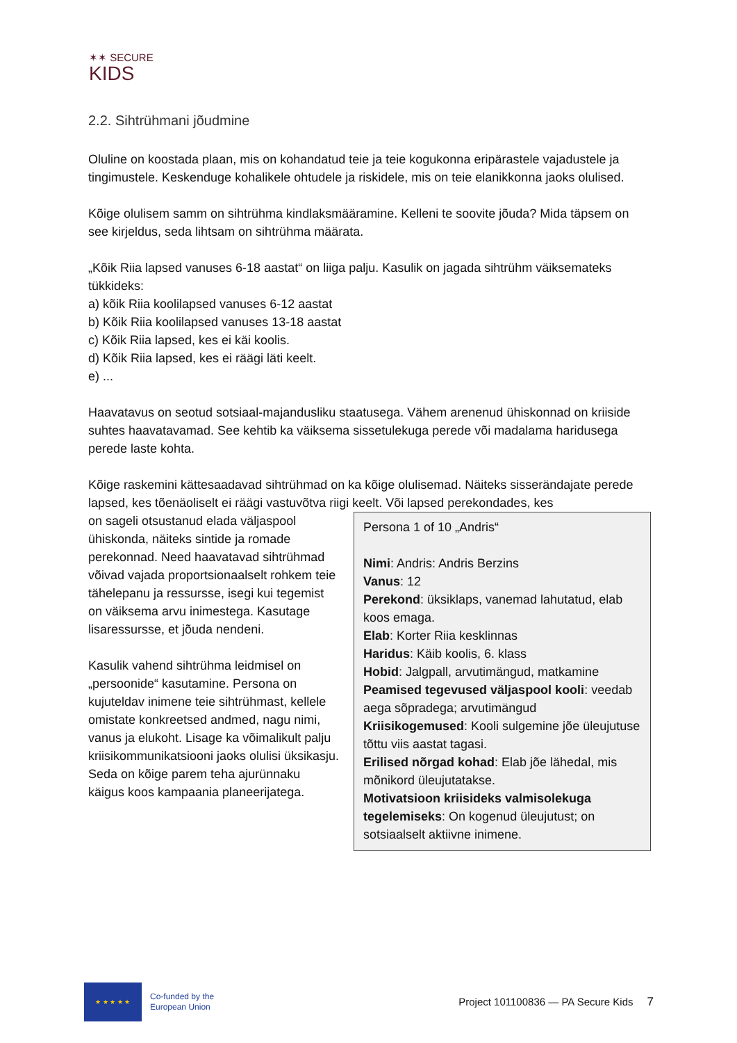✶✶ SECURE
KIDS
2.2. Sihtrühmani jõudmine
Oluline on koostada plaan, mis on kohandatud teie ja teie kogukonna eripärastele vajadustele ja tingimustele. Keskenduge kohalikele ohtudele ja riskidele, mis on teie elanikkonna jaoks olulised.
Kõige olulisem samm on sihtrühma kindlaksmääramine. Kelleni te soovite jõuda? Mida täpsem on see kirjeldus, seda lihtsam on sihtrühma määrata.
„Kõik Riia lapsed vanuses 6-18 aastat“ on liiga palju. Kasulik on jagada sihtrühm väiksemateks tükkideks:
a) kõik Riia koolilapsed vanuses 6-12 aastat
b) Kõik Riia koolilapsed vanuses 13-18 aastat
c) Kõik Riia lapsed, kes ei käi koolis.
d) Kõik Riia lapsed, kes ei räägi läti keelt.
e) ...
Haavatavus on seotud sotsiaal-majandusliku staatusega. Vähem arenenud ühiskonnad on kriiside suhtes haavatavamad. See kehtib ka väiksema sissetulekuga perede või madalama haridusega perede laste kohta.
Kõige raskemini kättesaadavad sihtrühmad on ka kõige olulisemad. Näiteks sisserändajate perede lapsed, kes tõenäoliselt ei räägi vastuvõtva riigi keelt. Või lapsed perekondades, kes
Persona 1 of 10 „Andris“
Nimi: Andris: Andris Berzins
Vanus: 12
Perekond: üksiklaps, vanemad lahutatud, elab koos emaga.
Elab: Korter Riia kesklinnas
Haridus: Käib koolis, 6. klass
Hobid: Jalgpall, arvutimängud, matkamine
Peamised tegevused väljaspool kooli: veedab aega sõpradega; arvutimängud
Kriisikogemused: Kooli sulgemine jõe üleujutuse tõttu viis aastat tagasi.
Erilised nõrgad kohad: Elab jõe lähedal, mis mõnikord üleujutatakse.
Motivatsioon kriisideks valmisolekuga tegelemiseks: On kogenud üleujutust; on sotsiaalselt aktiivne inimene.
on sageli otsustanud elada väljaspool ühiskonda, näiteks sintide ja romade perekonnad. Need haavatavad sihtrühmad võivad vajada proportsionaalselt rohkem teie tähelepanu ja ressursse, isegi kui tegemist on väiksema arvu inimestega. Kasutage lisaressursse, et jõuda nendeni.
Kasulik vahend sihtrühma leidmisel on „persoonide“ kasutamine. Persona on kujuteldav inimene teie sihtrühmast, kellele omistate konkreetsed andmed, nagu nimi, vanus ja elukoht. Lisage ka võimalikult palju kriisikommunikatsiooni jaoks olulisi üksikasju. Seda on kõige parem teha ajurünnaku käigus koos kampaania planeerijatega.
★ ★ ★ ★ ★
Co-funded by the
European Union
Project 101100836 — PA Secure Kids
7